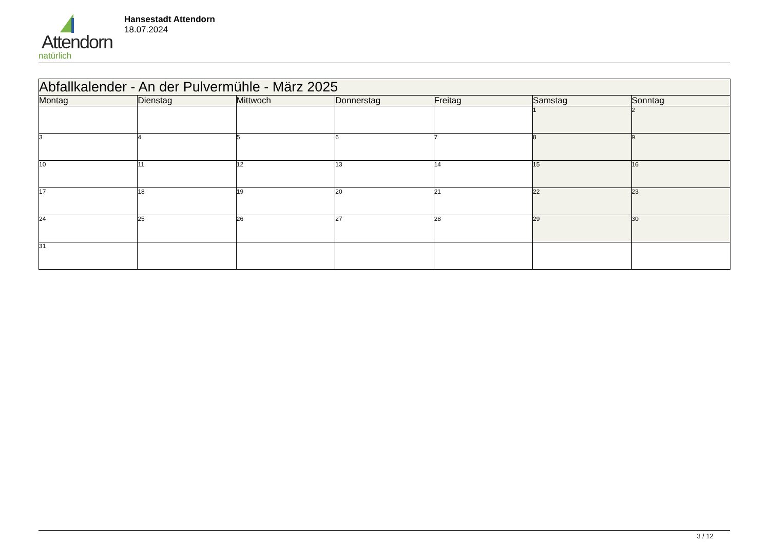Attendorn
natürlich
Hansestadt Attendorn
18.07.2024
| Abfallkalender - An der Pulvermühle - März 2025 | | | | | | |
| --- | --- | --- | --- | --- | --- | --- |
| Montag | Dienstag | Mittwoch | Donnerstag | Freitag | Samstag | Sonntag |
| | | | | | 1 | 2 |
| 3 | 4 | 5 | 6 | 7 | 8 | 9 |
| 10 | 11 | 12 | 13 | 14 | 15 | 16 |
| 17 | 18 | 19 | 20 | 21 | 22 | 23 |
| 24 | 25 | 26 | 27 | 28 | 29 | 30 |
| 31 | | | | | | |
3 / 12